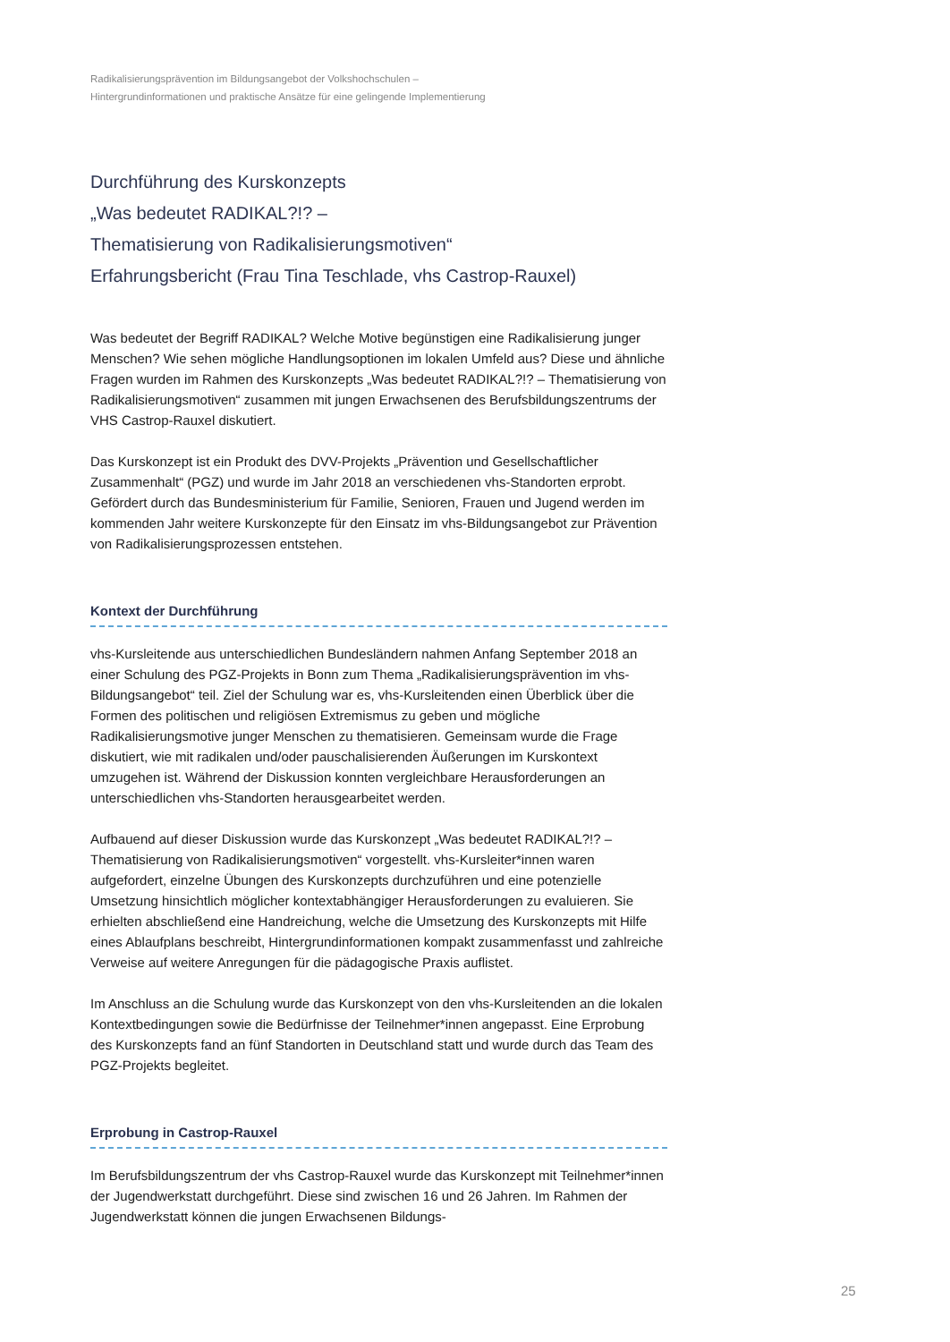Radikalisierungsprävention im Bildungsangebot der Volkshochschulen –
Hintergrundinformationen und praktische Ansätze für eine gelingende Implementierung
Durchführung des Kurskonzepts
„Was bedeutet RADIKAL?!? –
Thematisierung von Radikalisierungsmotiven“
Erfahrungsbericht (Frau Tina Teschlade, vhs Castrop-Rauxel)
Was bedeutet der Begriff RADIKAL? Welche Motive begünstigen eine Radikalisierung junger Menschen? Wie sehen mögliche Handlungsoptionen im lokalen Umfeld aus? Diese und ähnliche Fragen wurden im Rahmen des Kurskonzepts „Was bedeutet RADIKAL?!? – Thematisierung von Radikalisierungsmotiven“ zusammen mit jungen Erwachsenen des Berufsbildungszentrums der VHS Castrop-Rauxel diskutiert.
Das Kurskonzept ist ein Produkt des DVV-Projekts „Prävention und Gesellschaftlicher Zusammenhalt“ (PGZ) und wurde im Jahr 2018 an verschiedenen vhs-Standorten erprobt. Gefördert durch das Bundesministerium für Familie, Senioren, Frauen und Jugend werden im kommenden Jahr weitere Kurskonzepte für den Einsatz im vhs-Bildungsangebot zur Prävention von Radikalisierungsprozessen entstehen.
Kontext der Durchführung
vhs-Kursleitende aus unterschiedlichen Bundesländern nahmen Anfang September 2018 an einer Schulung des PGZ-Projekts in Bonn zum Thema „Radikalisierungsprävention im vhs-Bildungsangebot“ teil. Ziel der Schulung war es, vhs-Kursleitenden einen Überblick über die Formen des politischen und religiösen Extremismus zu geben und mögliche Radikalisierungsmotive junger Menschen zu thematisieren. Gemeinsam wurde die Frage diskutiert, wie mit radikalen und/oder pauschalisierenden Äußerungen im Kurskontext umzugehen ist. Während der Diskussion konnten vergleichbare Herausforderungen an unterschiedlichen vhs-Standorten herausgearbeitet werden.
Aufbauend auf dieser Diskussion wurde das Kurskonzept „Was bedeutet RADIKAL?!? – Thematisierung von Radikalisierungsmotiven“ vorgestellt. vhs-Kursleiter*innen waren aufgefordert, einzelne Übungen des Kurskonzepts durchzuführen und eine potenzielle Umsetzung hinsichtlich möglicher kontextabhängiger Herausforderungen zu evaluieren. Sie erhielten abschließend eine Handreichung, welche die Umsetzung des Kurskonzepts mit Hilfe eines Ablaufplans beschreibt, Hintergrundinformationen kompakt zusammenfasst und zahlreiche Verweise auf weitere Anregungen für die pädagogische Praxis auflistet.
Im Anschluss an die Schulung wurde das Kurskonzept von den vhs-Kursleitenden an die lokalen Kontextbedingungen sowie die Bedürfnisse der Teilnehmer*innen angepasst. Eine Erprobung des Kurskonzepts fand an fünf Standorten in Deutschland statt und wurde durch das Team des PGZ-Projekts begleitet.
Erprobung in Castrop-Rauxel
Im Berufsbildungszentrum der vhs Castrop-Rauxel wurde das Kurskonzept mit Teilnehmer*innen der Jugendwerkstatt durchgeführt. Diese sind zwischen 16 und 26 Jahren. Im Rahmen der Jugendwerkstatt können die jungen Erwachsenen Bildungs-
25